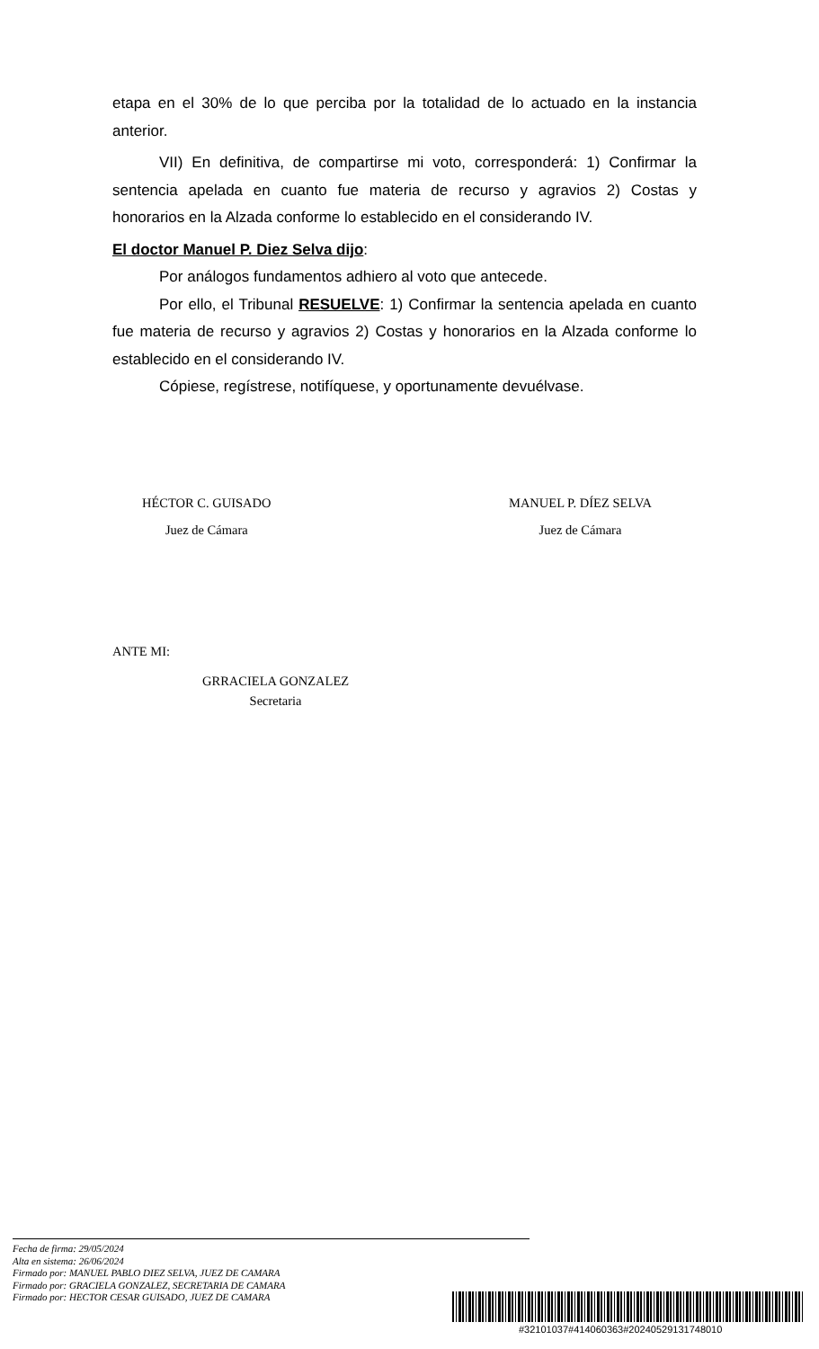etapa en el 30% de lo que perciba por la totalidad de lo actuado en la instancia anterior.
VII) En definitiva, de compartirse mi voto, corresponderá: 1) Confirmar la sentencia apelada en cuanto fue materia de recurso y agravios 2) Costas y honorarios en la Alzada conforme lo establecido en el considerando IV.
El doctor Manuel P. Diez Selva dijo:
Por análogos fundamentos adhiero al voto que antecede.
Por ello, el Tribunal RESUELVE: 1) Confirmar la sentencia apelada en cuanto fue materia de recurso y agravios 2) Costas y honorarios en la Alzada conforme lo establecido en el considerando IV.
Cópiese, regístrese, notifíquese, y oportunamente devuélvase.
HÉCTOR C. GUISADO
Juez de Cámara
MANUEL P. DÍEZ SELVA
Juez de Cámara
ANTE MI:
GRRACIELA GONZALEZ
Secretaria
Fecha de firma: 29/05/2024
Alta en sistema: 26/06/2024
Firmado por: MANUEL PABLO DIEZ SELVA, JUEZ DE CAMARA
Firmado por: GRACIELA GONZALEZ, SECRETARIA DE CAMARA
Firmado por: HECTOR CESAR GUISADO, JUEZ DE CAMARA
#32101037#414060363#20240529131748010